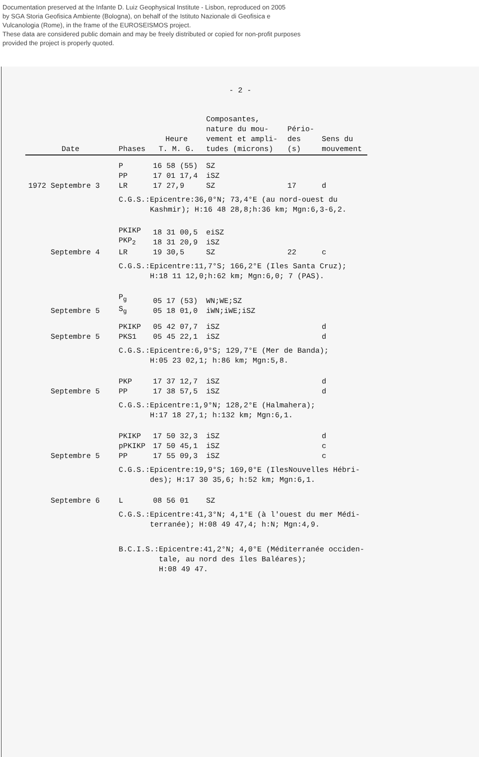Documentation preserved at the Infante D. Luiz Geophysical Institute - Lisbon, reproduced on 2005
by SGA Storia Geofisica Ambiente (Bologna), on behalf of the Istituto Nazionale di Geofisica e
Vulcanologia (Rome), in the frame of the EUROSEISMOS project.
These data are considered public domain and may be freely distributed or copied for non-profit purposes
provided the project is properly quoted.
- 2 -
| Date | Phases | Heure T. M. G. | Composantes, nature du mou- vement et ampli- tudes (microns) | Pério- des (s) | Sens du mouvement |
| --- | --- | --- | --- | --- | --- |
| 1972 Septembre 3 | P PP LR | 16 58 (55) 17 01 17,4 17 27,9 | SZ iSZ SZ | 17 | d |
| | C.G.S.:Epicentre:36,0°N; 73,4°E (au nord-ouest du Kashmir); H:16 48 28,8;h:36 km; Mgn:6,3-6,2. | | | | |
| Septembre 4 | PKIKP PKP<sub>2</sub> LR | 18 31 00,5 18 31 20,9 19 30,5 | eiSZ iSZ SZ | 22 | c |
| | C.G.S.:Epicentre:11,7°S; 166,2°E (Iles Santa Cruz); H:18 11 12,0;h:62 km; Mgn:6,0; 7 (PAS). | | | | |
| Septembre 5 | P<sub>g</sub> S<sub>g</sub> | 05 17 (53) 05 18 01,0 | WN;WE;SZ iWN;iWE;iSZ | | |
| Septembre 5 | PKIKP PKS1 | 05 42 07,7 05 45 22,1 | iSZ iSZ | | d d |
| | C.G.S.:Epicentre:6,9°S; 129,7°E (Mer de Banda); H:05 23 02,1; h:86 km; Mgn:5,8. | | | | |
| Septembre 5 | PKP PP | 17 37 12,7 17 38 57,5 | iSZ iSZ | | d d |
| | C.G.S.:Epicentre:1,9°N; 128,2°E (Halmahera); H:17 18 27,1; h:132 km; Mgn:6,1. | | | | |
| Septembre 5 | PKIKP pPKIKP PP | 17 50 32,3 17 50 45,1 17 55 09,3 | iSZ iSZ iSZ | | d c c |
| | C.G.S.:Epicentre:19,9°S; 169,0°E (IlesNouvelles Hébri- des); H:17 30 35,6; h:52 km; Mgn:6,1. | | | | |
| Septembre 6 | L | 08 56 01 | SZ | | |
| | C.G.S.:Epicentre:41,3°N; 4,1°E (à l'ouest du mer Médi- terranée); H:08 49 47,4; h:N; Mgn:4,9. | | | | |
| | B.C.I.S.:Epicentre:41,2°N; 4,0°E (Méditerranée occiden- tale, au nord des îles Baléares); H:08 49 47. | | | | |